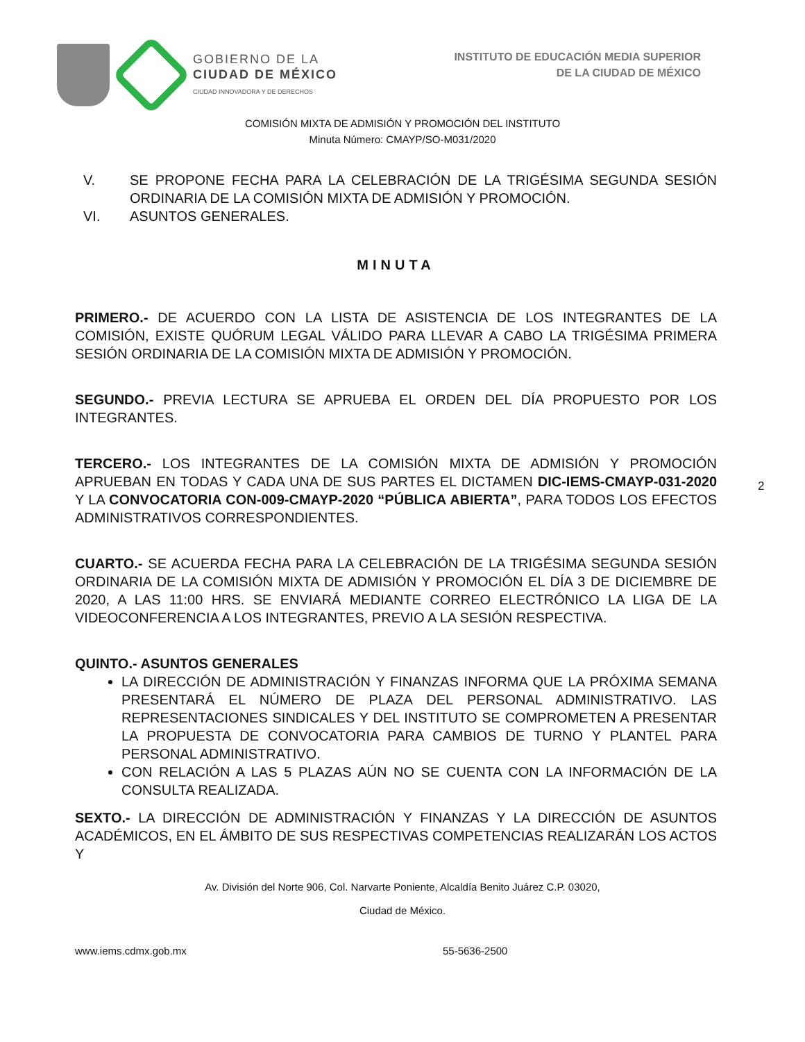GOBIERNO DE LA
CIUDAD DE MÉXICO
CIUDAD INNOVADORA Y DE DERECHOS
INSTITUTO DE EDUCACIÓN MEDIA SUPERIOR
DE LA CIUDAD DE MÉXICO
COMISIÓN MIXTA DE ADMISIÓN Y PROMOCIÓN DEL INSTITUTO
Minuta Número: CMAYP/SO-M031/2020
V. SE PROPONE FECHA PARA LA CELEBRACIÓN DE LA TRIGÉSIMA SEGUNDA SESIÓN ORDINARIA DE LA COMISIÓN MIXTA DE ADMISIÓN Y PROMOCIÓN.
VI. ASUNTOS GENERALES.
MINUTA
PRIMERO.- DE ACUERDO CON LA LISTA DE ASISTENCIA DE LOS INTEGRANTES DE LA COMISIÓN, EXISTE QUÓRUM LEGAL VÁLIDO PARA LLEVAR A CABO LA TRIGÉSIMA PRIMERA SESIÓN ORDINARIA DE LA COMISIÓN MIXTA DE ADMISIÓN Y PROMOCIÓN.
SEGUNDO.- PREVIA LECTURA SE APRUEBA EL ORDEN DEL DÍA PROPUESTO POR LOS INTEGRANTES.
TERCERO.- LOS INTEGRANTES DE LA COMISIÓN MIXTA DE ADMISIÓN Y PROMOCIÓN APRUEBAN EN TODAS Y CADA UNA DE SUS PARTES EL DICTAMEN DIC-IEMS-CMAYP-031-2020 Y LA CONVOCATORIA CON-009-CMAYP-2020 “PÚBLICA ABIERTA”, PARA TODOS LOS EFECTOS ADMINISTRATIVOS CORRESPONDIENTES.
CUARTO.- SE ACUERDA FECHA PARA LA CELEBRACIÓN DE LA TRIGÉSIMA SEGUNDA SESIÓN ORDINARIA DE LA COMISIÓN MIXTA DE ADMISIÓN Y PROMOCIÓN EL DÍA 3 DE DICIEMBRE DE 2020, A LAS 11:00 HRS. SE ENVIARÁ MEDIANTE CORREO ELECTRÓNICO LA LIGA DE LA VIDEOCONFERENCIA A LOS INTEGRANTES, PREVIO A LA SESIÓN RESPECTIVA.
QUINTO.- ASUNTOS GENERALES
LA DIRECCIÓN DE ADMINISTRACIÓN Y FINANZAS INFORMA QUE LA PRÓXIMA SEMANA PRESENTARÁ EL NÚMERO DE PLAZA DEL PERSONAL ADMINISTRATIVO. LAS REPRESENTACIONES SINDICALES Y DEL INSTITUTO SE COMPROMETEN A PRESENTAR LA PROPUESTA DE CONVOCATORIA PARA CAMBIOS DE TURNO Y PLANTEL PARA PERSONAL ADMINISTRATIVO.
CON RELACIÓN A LAS 5 PLAZAS AÚN NO SE CUENTA CON LA INFORMACIÓN DE LA CONSULTA REALIZADA.
SEXTO.- LA DIRECCIÓN DE ADMINISTRACIÓN Y FINANZAS Y LA DIRECCIÓN DE ASUNTOS ACADÉMICOS, EN EL ÁMBITO DE SUS RESPECTIVAS COMPETENCIAS REALIZARÁN LOS ACTOS Y
2
Av. División del Norte 906, Col. Narvarte Poniente, Alcaldía Benito Juárez C.P. 03020,
Ciudad de México.
www.iems.cdmx.gob.mx 55-5636-2500